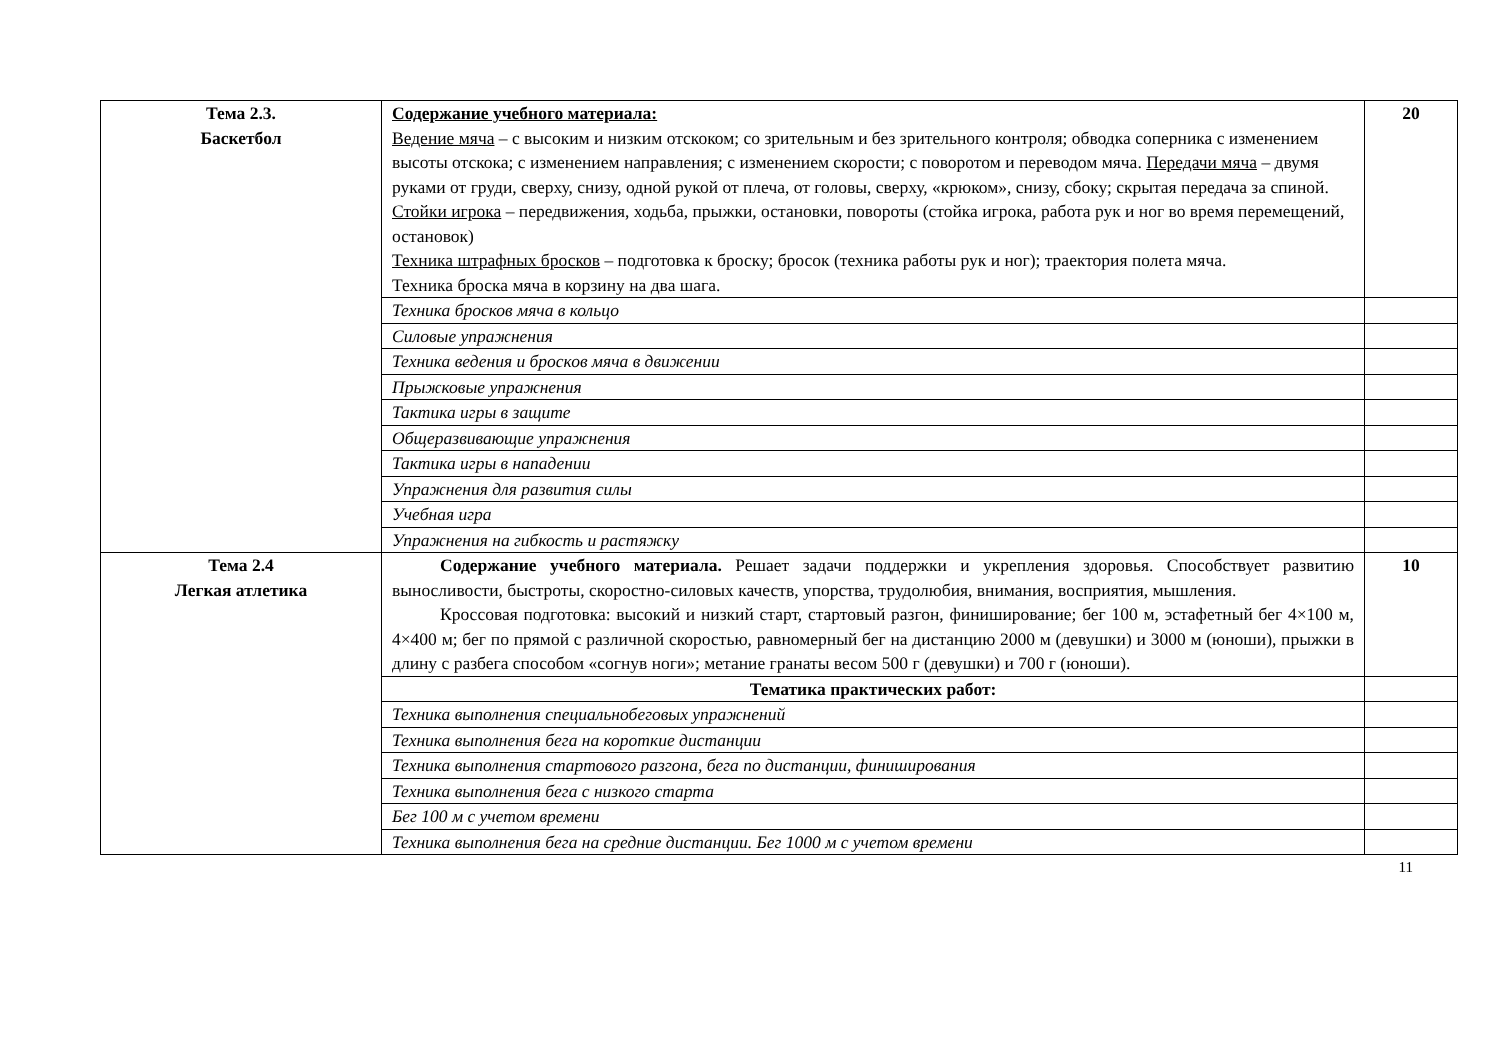| Тема 2.3. Баскетбол | Содержание учебного материала: Ведение мяча – с высоким и низким отскоком; со зрительным и без зрительного контроля; обводка соперника с изменением высоты отскока; с изменением направления; с изменением скорости; с поворотом и переводом мяча. Передачи мяча – двумя руками от груди, сверху, снизу, одной рукой от плеча, от головы, сверху, «крюком», снизу, сбоку; скрытая передача за спиной. Стойки игрока – передвижения, ходьба, прыжки, остановки, повороты (стойка игрока, работа рук и ног во время перемещений, остановок) Техника штрафных бросков – подготовка к броску; бросок (техника работы рук и ног); траектория полета мяча. Техника броска мяча в корзину на два шага. | 20 |
| | Техника бросков мяча в кольцо | |
| | Силовые упражнения | |
| | Техника ведения и бросков мяча в движении | |
| | Прыжковые упражнения | |
| | Тактика игры в защите | |
| | Общеразвивающие упражнения | |
| | Тактика игры в нападении | |
| | Упражнения для развития силы | |
| | Учебная игра | |
| | Упражнения на гибкость и растяжку | |
| Тема 2.4 Легкая атлетика | Содержание учебного материала. Решает задачи поддержки и укрепления здоровья. Способствует развитию выносливости, быстроты, скоростно-силовых качеств, упорства, трудолюбия, внимания, восприятия, мышления. Кроссовая подготовка: высокий и низкий старт, стартовый разгон, финиширование; бег 100 м, эстафетный бег 4×100 м, 4×400 м; бег по прямой с различной скоростью, равномерный бег на дистанцию 2000 м (девушки) и 3000 м (юноши), прыжки в длину с разбега способом «согнув ноги»; метание гранаты весом 500 г (девушки) и 700 г (юноши). | 10 |
| | Тематика практических работ: | |
| | Техника выполнения специальнобеговых упражнений | |
| | Техника выполнения бега на короткие дистанции | |
| | Техника выполнения стартового разгона, бега по дистанции, финиширования | |
| | Техника выполнения бега с низкого старта | |
| | Бег 100 м с учетом времени | |
| | Техника выполнения бега на средние дистанции. Бег 1000 м с учетом времени | |
11